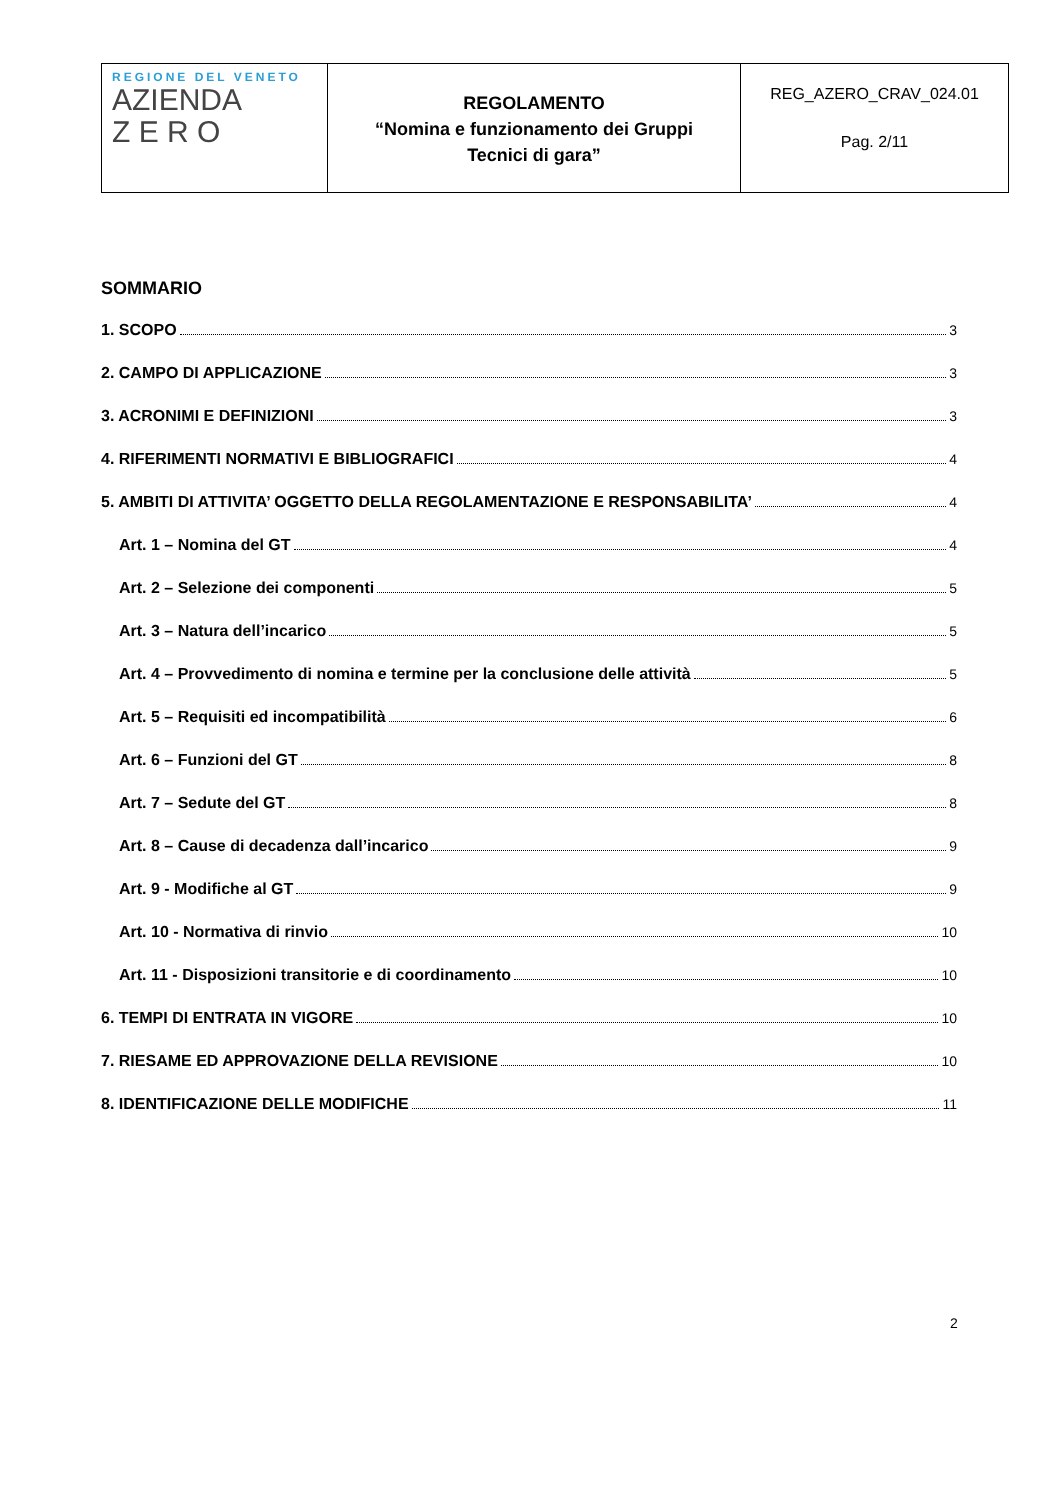| REGIONE DEL VENETO AZIENDA Z E R O | REGOLAMENTO “Nomina e funzionamento dei Gruppi Tecnici di gara” | REG_AZERO_CRAV_024.01 Pag. 2/11 |
SOMMARIO
1. SCOPO 3
2. CAMPO DI APPLICAZIONE 3
3. ACRONIMI E DEFINIZIONI 3
4. RIFERIMENTI NORMATIVI E BIBLIOGRAFICI 4
5. AMBITI DI ATTIVITA’ OGGETTO DELLA REGOLAMENTAZIONE E RESPONSABILITA’ 4
Art. 1 – Nomina del GT 4
Art. 2 – Selezione dei componenti 5
Art. 3 – Natura dell’incarico 5
Art. 4 – Provvedimento di nomina e termine per la conclusione delle attività 5
Art. 5 – Requisiti ed incompatibilità 6
Art. 6 – Funzioni del GT 8
Art. 7 – Sedute del GT 8
Art. 8 – Cause di decadenza dall’incarico 9
Art. 9 - Modifiche al GT 9
Art. 10 - Normativa di rinvio 10
Art. 11 - Disposizioni transitorie e di coordinamento 10
6. TEMPI DI ENTRATA IN VIGORE 10
7. RIESAME ED APPROVAZIONE DELLA REVISIONE 10
8. IDENTIFICAZIONE DELLE MODIFICHE 11
2